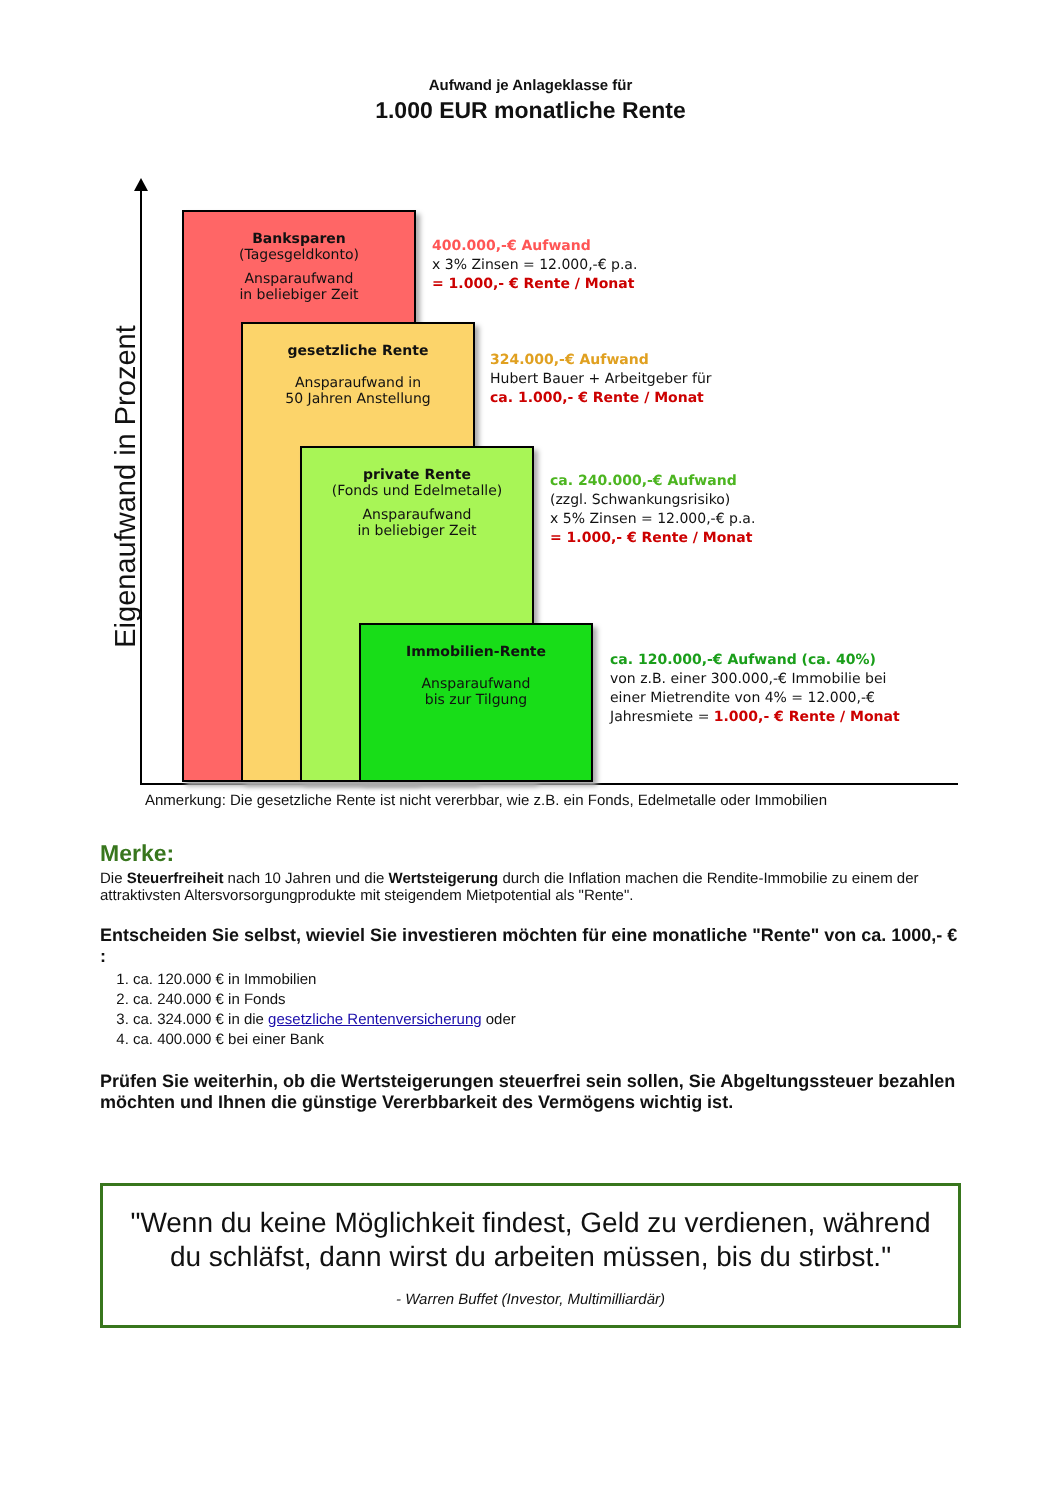Aufwand je Anlageklasse für
1.000 EUR monatliche Rente
Eigenaufwand in Prozent
Banksparen
(Tagesgeldkonto)
Ansparaufwand
in beliebiger Zeit
gesetzliche Rente
Ansparaufwand in
50 Jahren Anstellung
private Rente
(Fonds und Edelmetalle)
Ansparaufwand
in beliebiger Zeit
Immobilien-Rente
Ansparaufwand
bis zur Tilgung
400.000,-€ Aufwand
x 3% Zinsen = 12.000,-€ p.a.
= 1.000,- € Rente / Monat
324.000,-€ Aufwand
Hubert Bauer + Arbeitgeber für
ca. 1.000,- € Rente / Monat
ca. 240.000,-€ Aufwand
(zzgl. Schwankungsrisiko)
x 5% Zinsen = 12.000,-€ p.a.
= 1.000,- € Rente / Monat
ca. 120.000,-€ Aufwand (ca. 40%)
von z.B. einer 300.000,-€ Immobilie bei
einer Mietrendite von 4% = 12.000,-€
Jahresmiete = 1.000,- € Rente / Monat
Anmerkung: Die gesetzliche Rente ist nicht vererbbar, wie z.B. ein Fonds, Edelmetalle oder Immobilien
Merke:
Die Steuerfreiheit nach 10 Jahren und die Wertsteigerung durch die Inflation machen die Rendite-Immobilie zu einem der attraktivsten Altersvorsorgungprodukte mit steigendem Mietpotential als "Rente".
Entscheiden Sie selbst, wieviel Sie investieren möchten für eine monatliche "Rente" von ca. 1000,- € :
1. ca. 120.000 € in Immobilien
2. ca. 240.000 € in Fonds
3. ca. 324.000 € in die gesetzliche Rentenversicherung oder
4. ca. 400.000 € bei einer Bank
Prüfen Sie weiterhin, ob die Wertsteigerungen steuerfrei sein sollen, Sie Abgeltungssteuer bezahlen möchten und Ihnen die günstige Vererbbarkeit des Vermögens wichtig ist.
"Wenn du keine Möglichkeit findest, Geld zu verdienen, während du schläfst, dann wirst du arbeiten müssen, bis du stirbst."
- Warren Buffet (Investor, Multimilliardär)